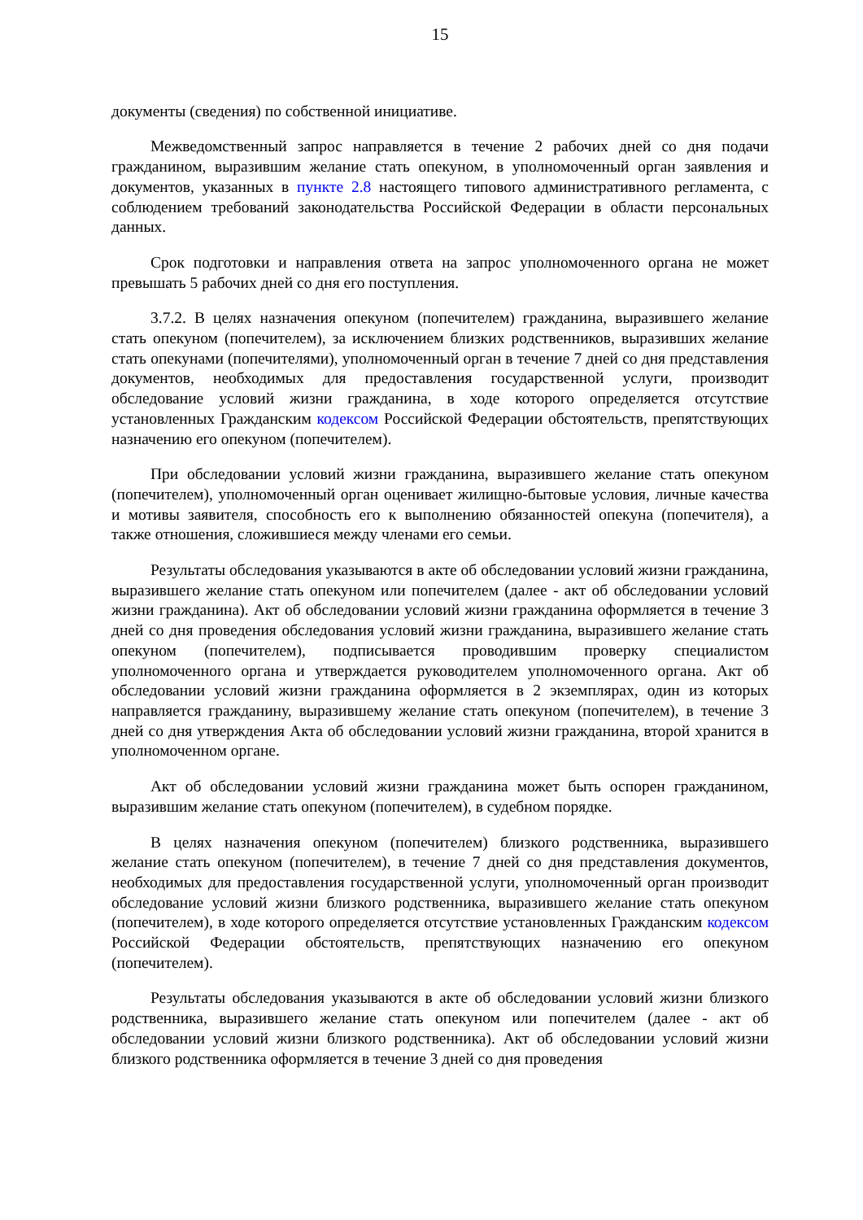15
документы (сведения) по собственной инициативе.
Межведомственный запрос направляется в течение 2 рабочих дней со дня подачи гражданином, выразившим желание стать опекуном, в уполномоченный орган заявления и документов, указанных в пункте 2.8 настоящего типового административного регламента, с соблюдением требований законодательства Российской Федерации в области персональных данных.
Срок подготовки и направления ответа на запрос уполномоченного органа не может превышать 5 рабочих дней со дня его поступления.
3.7.2. В целях назначения опекуном (попечителем) гражданина, выразившего желание стать опекуном (попечителем), за исключением близких родственников, выразивших желание стать опекунами (попечителями), уполномоченный орган в течение 7 дней со дня представления документов, необходимых для предоставления государственной услуги, производит обследование условий жизни гражданина, в ходе которого определяется отсутствие установленных Гражданским кодексом Российской Федерации обстоятельств, препятствующих назначению его опекуном (попечителем).
При обследовании условий жизни гражданина, выразившего желание стать опекуном (попечителем), уполномоченный орган оценивает жилищно-бытовые условия, личные качества и мотивы заявителя, способность его к выполнению обязанностей опекуна (попечителя), а также отношения, сложившиеся между членами его семьи.
Результаты обследования указываются в акте об обследовании условий жизни гражданина, выразившего желание стать опекуном или попечителем (далее - акт об обследовании условий жизни гражданина). Акт об обследовании условий жизни гражданина оформляется в течение 3 дней со дня проведения обследования условий жизни гражданина, выразившего желание стать опекуном (попечителем), подписывается проводившим проверку специалистом уполномоченного органа и утверждается руководителем уполномоченного органа. Акт об обследовании условий жизни гражданина оформляется в 2 экземплярах, один из которых направляется гражданину, выразившему желание стать опекуном (попечителем), в течение 3 дней со дня утверждения Акта об обследовании условий жизни гражданина, второй хранится в уполномоченном органе.
Акт об обследовании условий жизни гражданина может быть оспорен гражданином, выразившим желание стать опекуном (попечителем), в судебном порядке.
В целях назначения опекуном (попечителем) близкого родственника, выразившего желание стать опекуном (попечителем), в течение 7 дней со дня представления документов, необходимых для предоставления государственной услуги, уполномоченный орган производит обследование условий жизни близкого родственника, выразившего желание стать опекуном (попечителем), в ходе которого определяется отсутствие установленных Гражданским кодексом Российской Федерации обстоятельств, препятствующих назначению его опекуном (попечителем).
Результаты обследования указываются в акте об обследовании условий жизни близкого родственника, выразившего желание стать опекуном или попечителем (далее - акт об обследовании условий жизни близкого родственника). Акт об обследовании условий жизни близкого родственника оформляется в течение 3 дней со дня проведения